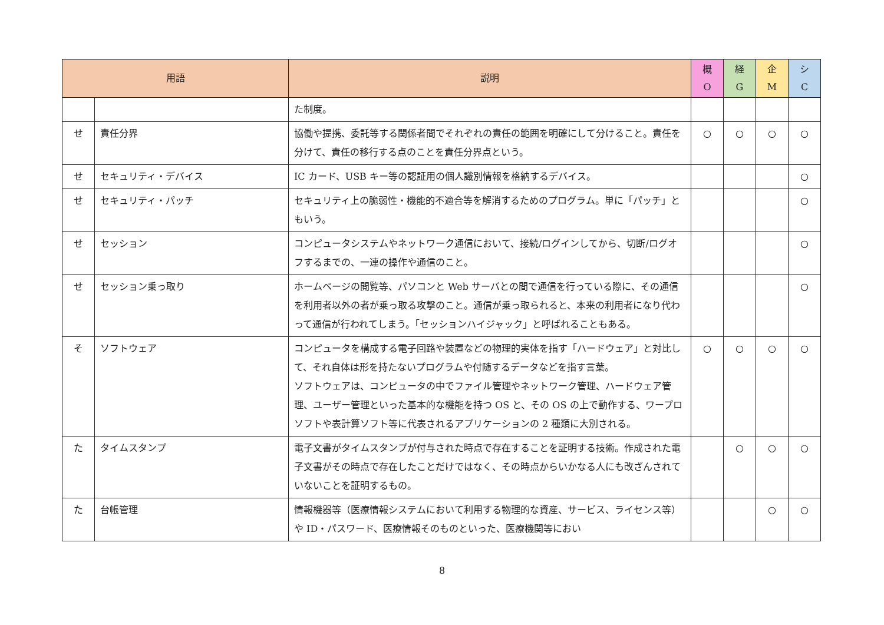| 用語 | | 説明 | 概 O | 経 G | 企 M | シ C |
| --- | --- | --- | --- | --- | --- | --- |
| | | た制度。 | | | | |
| せ | 責任分界 | 協働や提携、委託等する関係者間でそれぞれの責任の範囲を明確にして分けること。責任を分けて、責任の移行する点のことを責任分界点という。 | ○ | ○ | ○ | ○ |
| せ | セキュリティ・デバイス | IC カード、USB キー等の認証用の個人識別情報を格納するデバイス。 | | | | ○ |
| せ | セキュリティ・パッチ | セキュリティ上の脆弱性・機能的不適合等を解消するためのプログラム。単に「パッチ」ともいう。 | | | | ○ |
| せ | セッション | コンピュータシステムやネットワーク通信において、接続/ログインしてから、切断/ログオフするまでの、一連の操作や通信のこと。 | | | | ○ |
| せ | セッション乗っ取り | ホームページの閲覧等、パソコンと Web サーバとの間で通信を行っている際に、その通信を利用者以外の者が乗っ取る攻撃のこと。通信が乗っ取られると、本来の利用者になり代わって通信が行われてしまう。「セッションハイジャック」と呼ばれることもある。 | | | | ○ |
| そ | ソフトウェア | コンピュータを構成する電子回路や装置などの物理的実体を指す「ハードウェア」と対比して、それ自体は形を持たないプログラムや付随するデータなどを指す言葉。 ソフトウェアは、コンピュータの中でファイル管理やネットワーク管理、ハードウェア管理、ユーザー管理といった基本的な機能を持つ OS と、その OS の上で動作する、ワープロソフトや表計算ソフト等に代表されるアプリケーションの 2 種類に大別される。 | ○ | ○ | ○ | ○ |
| た | タイムスタンプ | 電子文書がタイムスタンプが付与された時点で存在することを証明する技術。作成された電子文書がその時点で存在したことだけではなく、その時点からいかなる人にも改ざんされていないことを証明するもの。 | | ○ | ○ | ○ |
| た | 台帳管理 | 情報機器等（医療情報システムにおいて利用する物理的な資産、サービス、ライセンス等）や ID・パスワード、医療情報そのものといった、医療機関等におい | | | ○ | ○ |
8